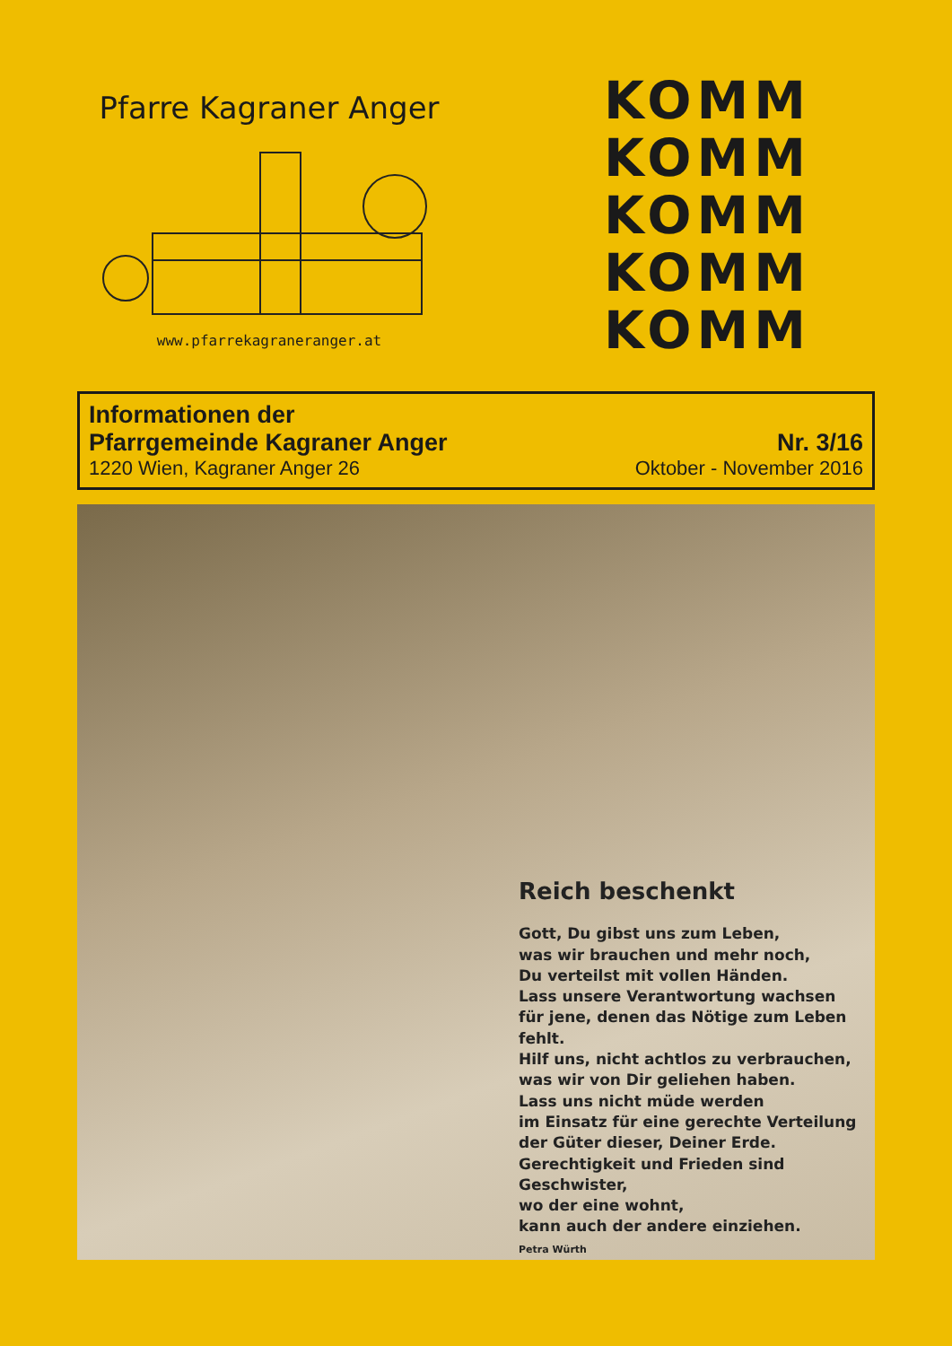Pfarre Kagraner Anger
www.pfarrekagraneranger.at
KOMM
KOMM
KOMM
KOMM
KOMM
Informationen der
Pfarrgemeinde Kagraner Anger
Nr. 3/16
1220 Wien, Kagraner Anger 26
Oktober - November 2016
Reich beschenkt
Gott, Du gibst uns zum Leben,
was wir brauchen und mehr noch,
Du verteilst mit vollen Händen.
Lass unsere Verantwortung wachsen
für jene, denen das Nötige zum Leben fehlt.
Hilf uns, nicht achtlos zu verbrauchen,
was wir von Dir geliehen haben.
Lass uns nicht müde werden
im Einsatz für eine gerechte Verteilung
der Güter dieser, Deiner Erde.
Gerechtigkeit und Frieden sind Geschwister,
wo der eine wohnt,
kann auch der andere einziehen.
Petra Würth